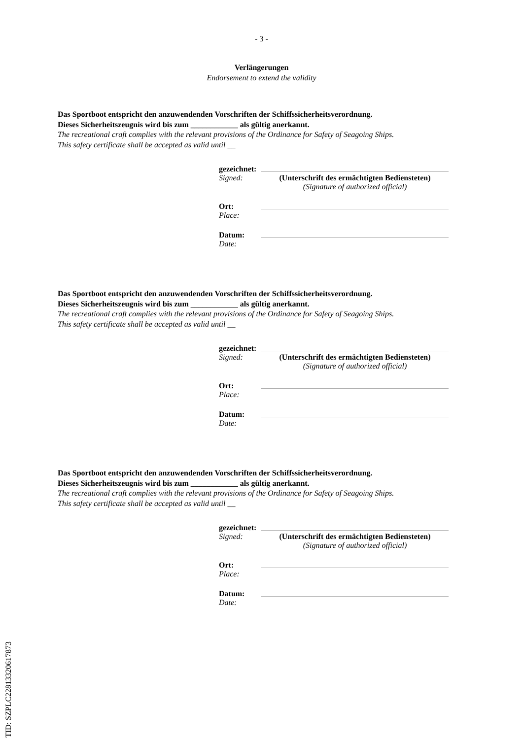- 3 -
Verlängerungen
Endorsement to extend the validity
Das Sportboot entspricht den anzuwendenden Vorschriften der Schiffssicherheitsverordnung.
Dieses Sicherheitszeugnis wird bis zum ____________ als gültig anerkannt.
The recreational craft complies with the relevant provisions of the Ordinance for Safety of Seagoing Ships.
This safety certificate shall be accepted as valid until __
gezeichnet:
Signed: (Unterschrift des ermächtigten Bediensteten)
(Signature of authorized official)
Ort:
Place:
Datum:
Date:
Das Sportboot entspricht den anzuwendenden Vorschriften der Schiffssicherheitsverordnung.
Dieses Sicherheitszeugnis wird bis zum ____________ als gültig anerkannt.
The recreational craft complies with the relevant provisions of the Ordinance for Safety of Seagoing Ships.
This safety certificate shall be accepted as valid until __
gezeichnet:
Signed: (Unterschrift des ermächtigten Bediensteten)
(Signature of authorized official)
Ort:
Place:
Datum:
Date:
Das Sportboot entspricht den anzuwendenden Vorschriften der Schiffssicherheitsverordnung.
Dieses Sicherheitszeugnis wird bis zum ____________ als gültig anerkannt.
The recreational craft complies with the relevant provisions of the Ordinance for Safety of Seagoing Ships.
This safety certificate shall be accepted as valid until __
gezeichnet:
Signed: (Unterschrift des ermächtigten Bediensteten)
(Signature of authorized official)
Ort:
Place:
Datum:
Date:
TID: SZPLC22813320617873